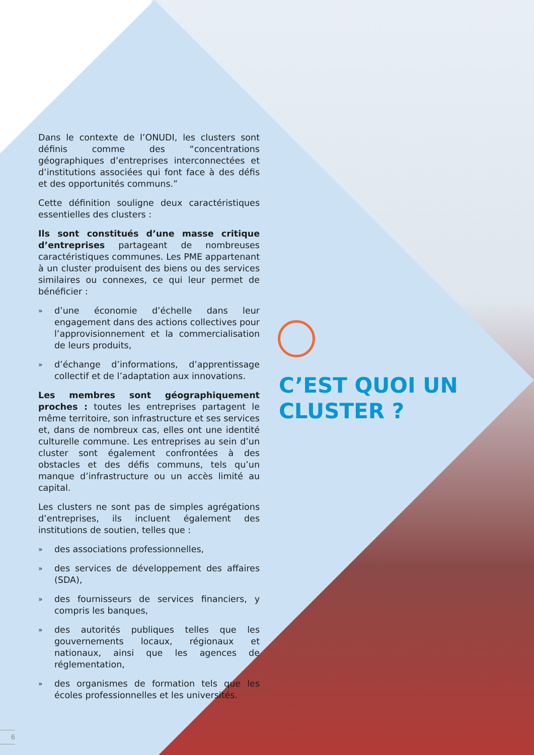Dans le contexte de l’ONUDI, les clusters sont définis comme des “concentrations géographiques d’entreprises interconnectées et d’institutions associées qui font face à des défis et des opportunités communs.”
Cette définition souligne deux caractéristiques essentielles des clusters :
Ils sont constitués d’une masse critique d’entreprises partageant de nombreuses caractéristiques communes. Les PME appartenant à un cluster produisent des biens ou des services similaires ou connexes, ce qui leur permet de bénéficier :
» d’une économie d’échelle dans leur engagement dans des actions collectives pour l’approvisionnement et la commercialisation de leurs produits,
» d’échange d’informations, d’apprentissage collectif et de l’adaptation aux innovations.
Les membres sont géographiquement proches : toutes les entreprises partagent le même territoire, son infrastructure et ses services et, dans de nombreux cas, elles ont une identité culturelle commune. Les entreprises au sein d’un cluster sont également confrontées à des obstacles et des défis communs, tels qu’un manque d’infrastructure ou un accès limité au capital.
Les clusters ne sont pas de simples agrégations d’entreprises, ils incluent également des institutions de soutien, telles que :
» des associations professionnelles,
» des services de développement des affaires (SDA),
» des fournisseurs de services financiers, y compris les banques,
» des autorités publiques telles que les gouvernements locaux, régionaux et nationaux, ainsi que les agences de réglementation,
» des organismes de formation tels que les écoles professionnelles et les universités.
C’EST QUOI UN
CLUSTER ?
6